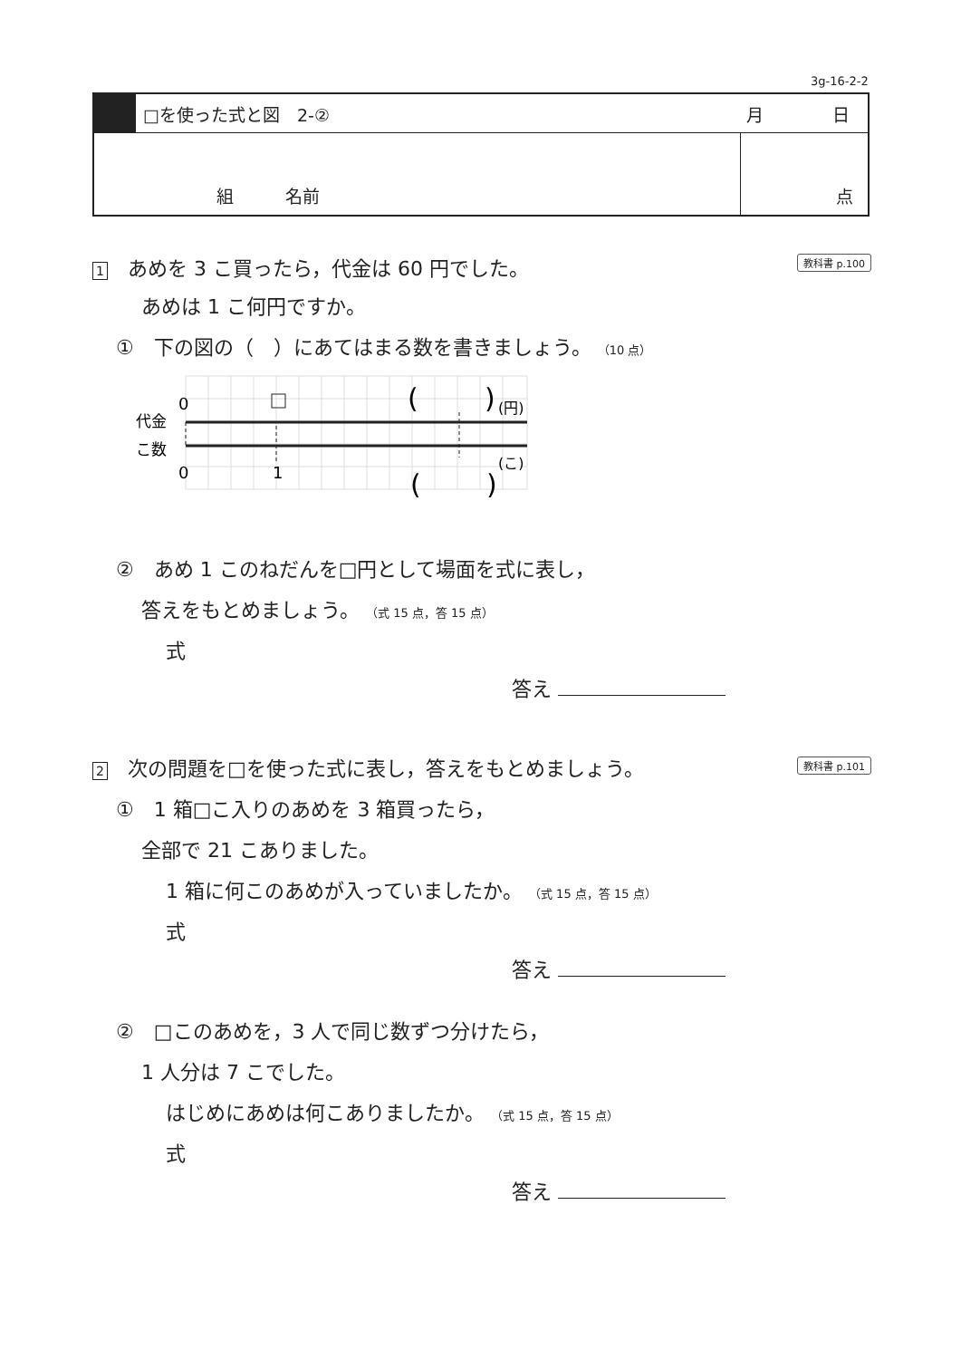3g-16-2-2
□を使った式と図　2-② 月　　　　日
組　　　名前 点
1　あめを 3 こ買ったら，代金は 60 円でした。 教科書 p.100
あめは 1 こ何円ですか。
①　下の図の（　）にあてはまる数を書きましょう。 （10 点）
0
代金
こ数
0
1
(
)
(円)
(
)
(こ)
②　あめ 1 このねだんを□円として場面を式に表し，
答えをもとめましょう。 （式 15 点，答 15 点）
式
答え
2　次の問題を□を使った式に表し，答えをもとめましょう。 教科書 p.101
①　1 箱□こ入りのあめを 3 箱買ったら，
全部で 21 こありました。
1 箱に何このあめが入っていましたか。 （式 15 点，答 15 点）
式
答え
②　□このあめを，3 人で同じ数ずつ分けたら，
1 人分は 7 こでした。
はじめにあめは何こありましたか。 （式 15 点，答 15 点）
式
答え